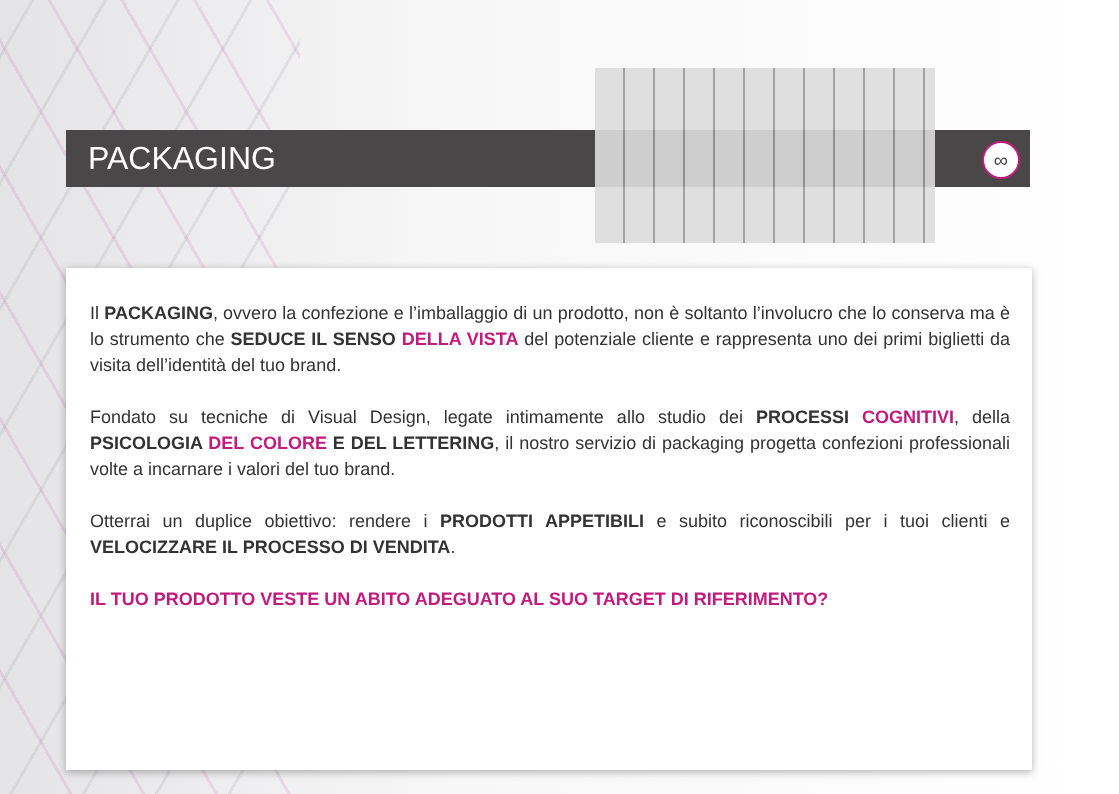PACKAGING
∞
Il PACKAGING, ovvero la confezione e l’imballaggio di un prodotto, non è soltanto l’involucro che lo conserva ma è lo strumento che SEDUCE IL SENSO DELLA VISTA del potenziale cliente e rappresenta uno dei primi biglietti da visita dell’identità del tuo brand.
Fondato su tecniche di Visual Design, legate intimamente allo studio dei PROCESSI COGNITIVI, della PSICOLOGIA DEL COLORE E DEL LETTERING, il nostro servizio di packaging progetta confezioni professionali volte a incarnare i valori del tuo brand.
Otterrai un duplice obiettivo: rendere i PRODOTTI APPETIBILI e subito riconoscibili per i tuoi clienti e VELOCIZZARE IL PROCESSO DI VENDITA.
IL TUO PRODOTTO VESTE UN ABITO ADEGUATO AL SUO TARGET DI RIFERIMENTO?